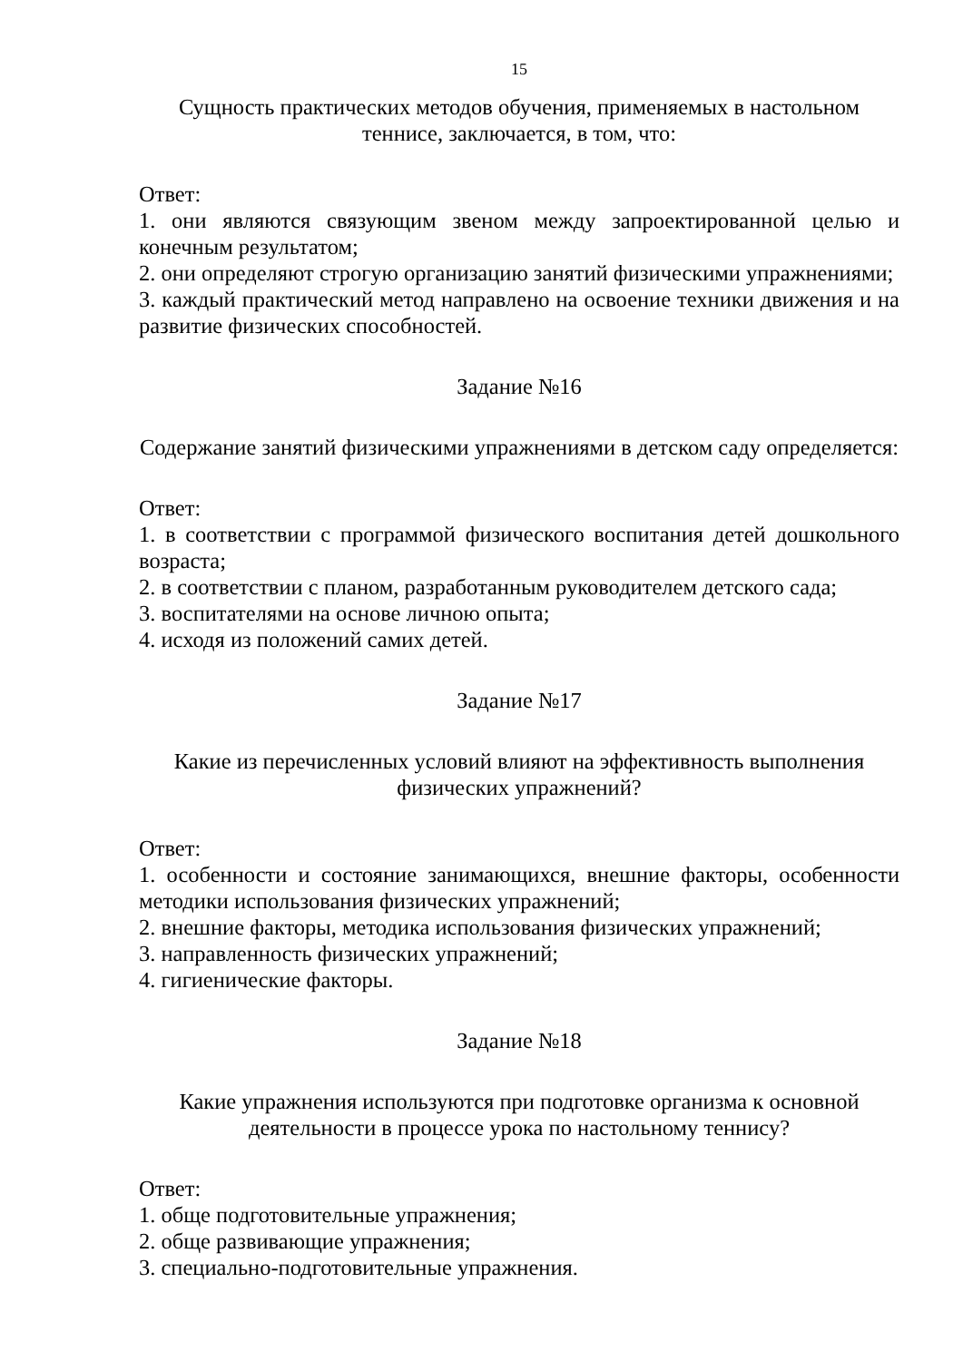15
Сущность практических методов обучения, применяемых в настольном теннисе, заключается, в том, что:
Ответ:
1. они являются связующим звеном между запроектированной целью и конечным результатом;
2. они определяют строгую организацию занятий физическими упражнениями;
3. каждый практический метод направлено на освоение техники движения и на развитие физических способностей.
Задание №16
Содержание занятий физическими упражнениями в детском саду определяется:
Ответ:
1. в соответствии с программой физического воспитания детей дошкольного возраста;
2. в соответствии с планом, разработанным руководителем детского сада;
3. воспитателями на основе личною опыта;
4. исходя из положений самих детей.
Задание №17
Какие из перечисленных условий влияют на эффективность выполнения физических упражнений?
Ответ:
1. особенности и состояние занимающихся, внешние факторы, особенности методики использования физических упражнений;
2. внешние факторы, методика использования физических упражнений;
3. направленность физических упражнений;
4. гигиенические факторы.
Задание №18
Какие упражнения используются при подготовке организма к основной деятельности в процессе урока по настольному теннису?
Ответ:
1. обще подготовительные упражнения;
2. обще развивающие упражнения;
3. специально-подготовительные упражнения.